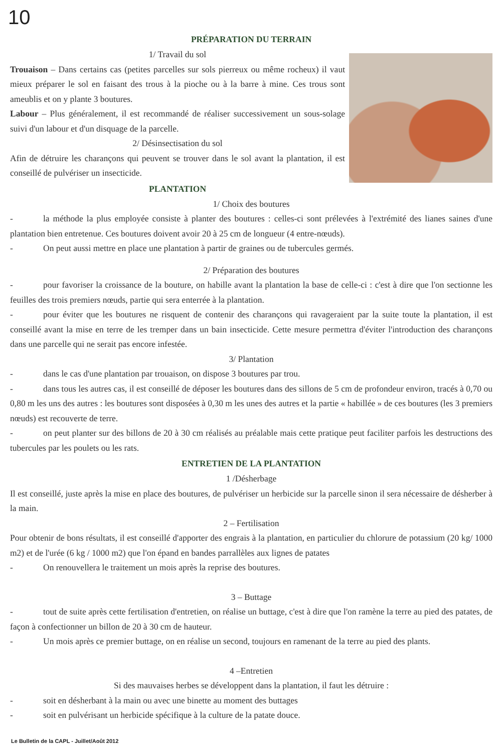10
PRÉPARATION DU TERRAIN
1/ Travail du sol
Trouaison – Dans certains cas (petites parcelles sur sols pierreux ou même rocheux) il vaut mieux préparer le sol en faisant des trous à la pioche ou à la barre à mine. Ces trous sont ameublis et on y plante 3 boutures.
Labour – Plus généralement, il est recommandé de réaliser successivement un sous-solage suivi d'un labour et d'un disquage de la parcelle.
2/ Désinsectisation du sol
Afin de détruire les charançons qui peuvent se trouver dans le sol avant la plantation, il est conseillé de pulvériser un insecticide.
PLANTATION
1/ Choix des boutures
- la méthode la plus employée consiste à planter des boutures : celles-ci sont prélevées à l'extrémité des lianes saines d'une plantation bien entretenue. Ces boutures doivent avoir 20 à 25 cm de longueur (4 entre-nœuds).
- On peut aussi mettre en place une plantation à partir de graines ou de tubercules germés.
2/ Préparation des boutures
- pour favoriser la croissance de la bouture, on habille avant la plantation la base de celle-ci : c'est à dire que l'on sectionne les feuilles des trois premiers nœuds, partie qui sera enterrée à la plantation.
- pour éviter que les boutures ne risquent de contenir des charançons qui ravageraient par la suite toute la plantation, il est conseillé avant la mise en terre de les tremper dans un bain insecticide. Cette mesure permettra d'éviter l'introduction des charançons dans une parcelle qui ne serait pas encore infestée.
3/ Plantation
- dans le cas d'une plantation par trouaison, on dispose 3 boutures par trou.
- dans tous les autres cas, il est conseillé de déposer les boutures dans des sillons de 5 cm de profondeur environ, tracés à 0,70 ou 0,80 m les uns des autres : les boutures sont disposées à 0,30 m les unes des autres et la partie « habillée » de ces boutures (les 3 premiers nœuds) est recouverte de terre.
- on peut planter sur des billons de 20 à 30 cm réalisés au préalable mais cette pratique peut faciliter parfois les destructions des tubercules par les poulets ou les rats.
ENTRETIEN DE LA PLANTATION
1 /Désherbage
Il est conseillé, juste après la mise en place des boutures, de pulvériser un herbicide sur la parcelle sinon il sera nécessaire de désherber à la main.
2 – Fertilisation
Pour obtenir de bons résultats, il est conseillé d'apporter des engrais à la plantation, en particulier du chlorure de potassium (20 kg/ 1000 m2) et de l'urée (6 kg / 1000 m2) que l'on épand en bandes parrallèles aux lignes de patates
- On renouvellera le traitement un mois après la reprise des boutures.
3 – Buttage
- tout de suite après cette fertilisation d'entretien, on réalise un buttage, c'est à dire que l'on ramène la terre au pied des patates, de façon à confectionner un billon de 20 à 30 cm de hauteur.
- Un mois après ce premier buttage, on en réalise un second, toujours en ramenant de la terre au pied des plants.
4 –Entretien
Si des mauvaises herbes se développent dans la plantation, il faut les détruire :
- soit en désherbant à la main ou avec une binette au moment des buttages
- soit en pulvérisant un herbicide spécifique à la culture de la patate douce.
Le Bulletin de la CAPL - Juillet/Août 2012